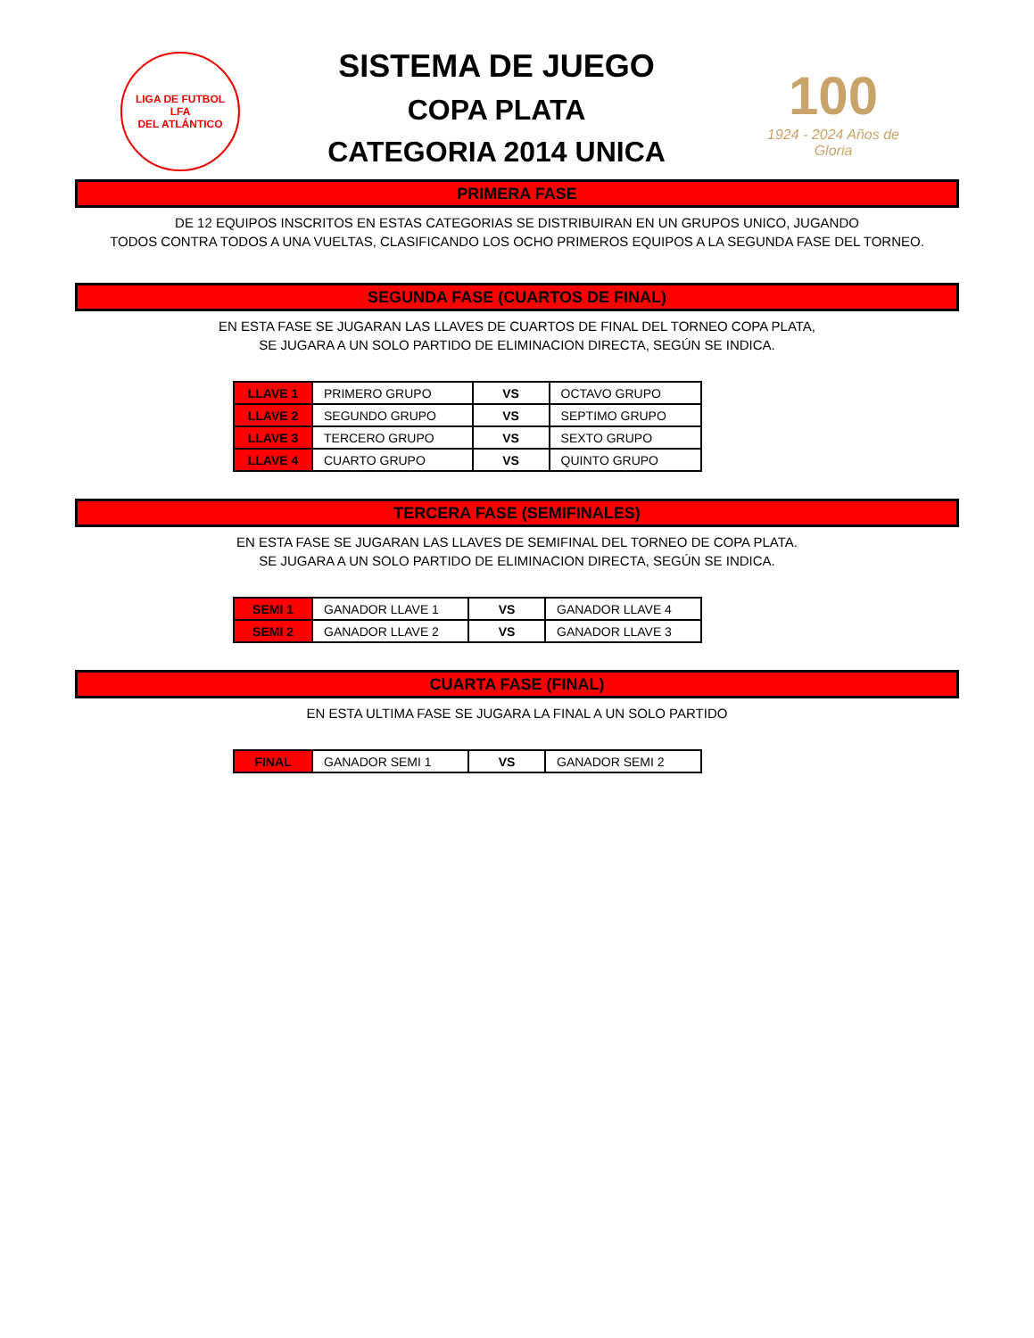LIGA DE FUTBOL
LFA
DEL ATLÁNTICO
SISTEMA DE JUEGO
COPA PLATA
CATEGORIA 2014 UNICA
100
1924 - 2024 Años de Gloria
PRIMERA FASE
DE 12 EQUIPOS INSCRITOS EN ESTAS CATEGORIAS SE DISTRIBUIRAN EN UN GRUPOS UNICO, JUGANDO
TODOS CONTRA TODOS A UNA VUELTAS, CLASIFICANDO LOS OCHO PRIMEROS EQUIPOS A LA SEGUNDA FASE DEL TORNEO.
SEGUNDA FASE (CUARTOS DE FINAL)
EN ESTA FASE SE JUGARAN LAS LLAVES DE CUARTOS DE FINAL DEL TORNEO COPA PLATA,
SE JUGARA A UN SOLO PARTIDO DE ELIMINACION DIRECTA, SEGÚN SE INDICA.
| LLAVE 1 | PRIMERO GRUPO | VS | OCTAVO GRUPO |
| LLAVE 2 | SEGUNDO GRUPO | VS | SEPTIMO GRUPO |
| LLAVE 3 | TERCERO GRUPO | VS | SEXTO GRUPO |
| LLAVE 4 | CUARTO GRUPO | VS | QUINTO GRUPO |
TERCERA FASE (SEMIFINALES)
EN ESTA FASE SE JUGARAN LAS LLAVES DE SEMIFINAL DEL TORNEO DE COPA PLATA.
SE JUGARA A UN SOLO PARTIDO DE ELIMINACION DIRECTA, SEGÚN SE INDICA.
| SEMI 1 | GANADOR LLAVE 1 | VS | GANADOR LLAVE 4 |
| SEMI 2 | GANADOR LLAVE 2 | VS | GANADOR LLAVE 3 |
CUARTA FASE (FINAL)
EN ESTA ULTIMA FASE SE JUGARA LA FINAL A UN SOLO PARTIDO
| FINAL | GANADOR SEMI 1 | VS | GANADOR SEMI 2 |